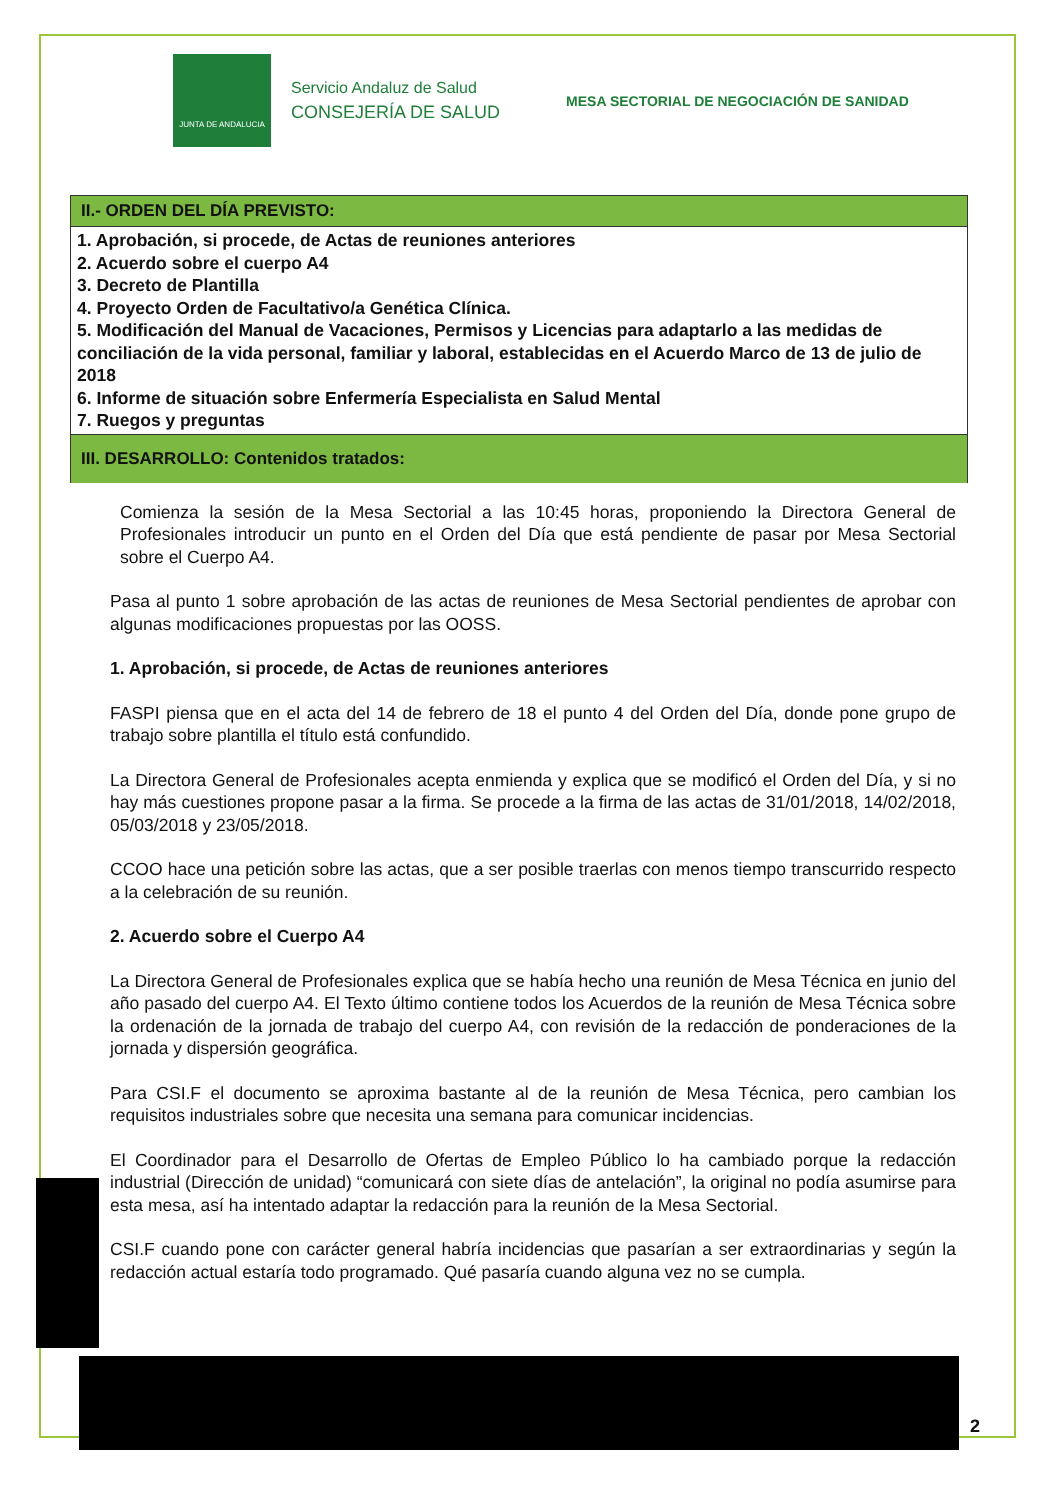JUNTA DE ANDALUCIA
Servicio Andaluz de Salud
CONSEJERÍA DE SALUD
MESA SECTORIAL DE NEGOCIACIÓN DE SANIDAD
| II.- ORDEN DEL DÍA PREVISTO: |
| --- |
| 1. Aprobación, si procede, de Actas de reuniones anteriores 2. Acuerdo sobre el cuerpo A4 3. Decreto de Plantilla 4. Proyecto Orden de Facultativo/a Genética Clínica. 5. Modificación del Manual de Vacaciones, Permisos y Licencias para adaptarlo a las medidas de conciliación de la vida personal, familiar y laboral, establecidas en el Acuerdo Marco de 13 de julio de 2018 6. Informe de situación sobre Enfermería Especialista en Salud Mental 7. Ruegos y preguntas |
| III. DESARROLLO: Contenidos tratados: |
Comienza la sesión de la Mesa Sectorial a las 10:45 horas, proponiendo la Directora General de Profesionales introducir un punto en el Orden del Día que está pendiente de pasar por Mesa Sectorial sobre el Cuerpo A4.
Pasa al punto 1 sobre aprobación de las actas de reuniones de Mesa Sectorial pendientes de aprobar con algunas modificaciones propuestas por las OOSS.
1. Aprobación, si procede, de Actas de reuniones anteriores
FASPI piensa que en el acta del 14 de febrero de 18 el punto 4 del Orden del Día, donde pone grupo de trabajo sobre plantilla el título está confundido.
La Directora General de Profesionales acepta enmienda y explica que se modificó el Orden del Día, y si no hay más cuestiones propone pasar a la firma. Se procede a la firma de las actas de 31/01/2018, 14/02/2018, 05/03/2018 y 23/05/2018.
CCOO hace una petición sobre las actas, que a ser posible traerlas con menos tiempo transcurrido respecto a la celebración de su reunión.
2. Acuerdo sobre el Cuerpo A4
La Directora General de Profesionales explica que se había hecho una reunión de Mesa Técnica en junio del año pasado del cuerpo A4. El Texto último contiene todos los Acuerdos de la reunión de Mesa Técnica sobre la ordenación de la jornada de trabajo del cuerpo A4, con revisión de la redacción de ponderaciones de la jornada y dispersión geográfica.
Para CSI.F el documento se aproxima bastante al de la reunión de Mesa Técnica, pero cambian los requisitos industriales sobre que necesita una semana para comunicar incidencias.
El Coordinador para el Desarrollo de Ofertas de Empleo Público lo ha cambiado porque la redacción industrial (Dirección de unidad) “comunicará con siete días de antelación”, la original no podía asumirse para esta mesa, así ha intentado adaptar la redacción para la reunión de la Mesa Sectorial.
CSI.F cuando pone con carácter general habría incidencias que pasarían a ser extraordinarias y según la redacción actual estaría todo programado. Qué pasaría cuando alguna vez no se cumpla.
2